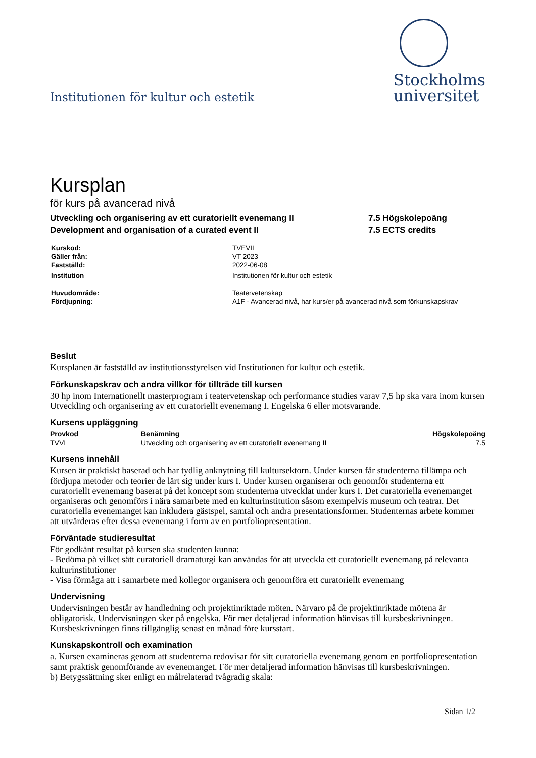Institutionen för kultur och estetik
Stockholms
universitet
Kursplan
för kurs på avancerad nivå
Utveckling och organisering av ett curatoriellt evenemang II 7.5 Högskolepoäng
Development and organisation of a curated event II 7.5 ECTS credits
| Kurskod: | TVEVII |
| Gäller från: | VT 2023 |
| Fastställd: | 2022-06-08 |
| Institution | Institutionen för kultur och estetik |
| Huvudområde: | Teatervetenskap |
| Fördjupning: | A1F - Avancerad nivå, har kurs/er på avancerad nivå som förkunskapskrav |
Beslut
Kursplanen är fastställd av institutionsstyrelsen vid Institutionen för kultur och estetik.
Förkunskapskrav och andra villkor för tillträde till kursen
30 hp inom Internationellt masterprogram i teatervetenskap och performance studies varav 7,5 hp ska vara inom kursen Utveckling och organisering av ett curatoriellt evenemang I. Engelska 6 eller motsvarande.
Kursens uppläggning
| Provkod | Benämning | Högskolepoäng |
| --- | --- | --- |
| TVVI | Utveckling och organisering av ett curatoriellt evenemang II | 7.5 |
Kursens innehåll
Kursen är praktiskt baserad och har tydlig anknytning till kultursektorn. Under kursen får studenterna tillämpa och fördjupa metoder och teorier de lärt sig under kurs I. Under kursen organiserar och genomför studenterna ett curatoriellt evenemang baserat på det koncept som studenterna utvecklat under kurs I. Det curatoriella evenemanget organiseras och genomförs i nära samarbete med en kulturinstitution såsom exempelvis museum och teatrar. Det curatoriella evenemanget kan inkludera gästspel, samtal och andra presentationsformer. Studenternas arbete kommer att utvärderas efter dessa evenemang i form av en portfoliopresentation.
Förväntade studieresultat
För godkänt resultat på kursen ska studenten kunna:
- Bedöma på vilket sätt curatoriell dramaturgi kan användas för att utveckla ett curatoriellt evenemang på relevanta kulturinstitutioner
- Visa förmåga att i samarbete med kollegor organisera och genomföra ett curatoriellt evenemang
Undervisning
Undervisningen består av handledning och projektinriktade möten. Närvaro på de projektinriktade mötena är obligatorisk. Undervisningen sker på engelska. För mer detaljerad information hänvisas till kursbeskrivningen. Kursbeskrivningen finns tillgänglig senast en månad före kursstart.
Kunskapskontroll och examination
a. Kursen examineras genom att studenterna redovisar för sitt curatoriella evenemang genom en portfoliopresentation samt praktisk genomförande av evenemanget. För mer detaljerad information hänvisas till kursbeskrivningen.
b) Betygssättning sker enligt en målrelaterad tvågradig skala:
Sidan 1/2